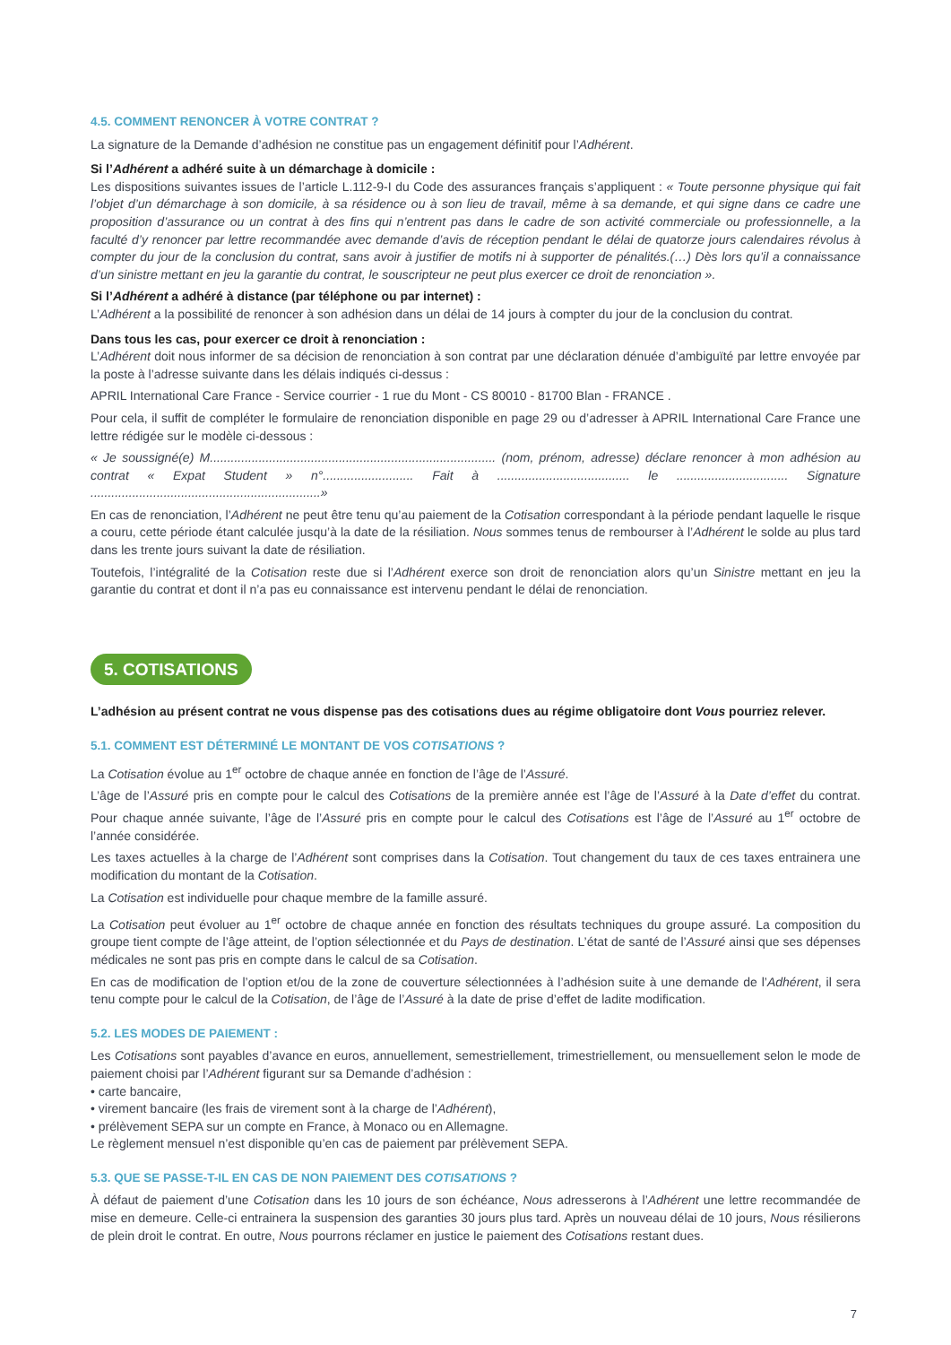4.5. COMMENT RENONCER À VOTRE CONTRAT ?
La signature de la Demande d’adhésion ne constitue pas un engagement définitif pour l’Adhérent.
Si l’Adhérent a adhéré suite à un démarchage à domicile :
Les dispositions suivantes issues de l’article L.112-9-I du Code des assurances français s’appliquent : « Toute personne physique qui fait l’objet d’un démarchage à son domicile, à sa résidence ou à son lieu de travail, même à sa demande, et qui signe dans ce cadre une proposition d’assurance ou un contrat à des fins qui n’entrent pas dans le cadre de son activité commerciale ou professionnelle, a la faculté d’y renoncer par lettre recommandée avec demande d’avis de réception pendant le délai de quatorze jours calendaires révolus à compter du jour de la conclusion du contrat, sans avoir à justifier de motifs ni à supporter de pénalités.(…) Dès lors qu’il a connaissance d’un sinistre mettant en jeu la garantie du contrat, le souscripteur ne peut plus exercer ce droit de renonciation ».
Si l’Adhérent a adhéré à distance (par téléphone ou par internet) :
L’Adhérent a la possibilité de renoncer à son adhésion dans un délai de 14 jours à compter du jour de la conclusion du contrat.
Dans tous les cas, pour exercer ce droit à renonciation :
L’Adhérent doit nous informer de sa décision de renonciation à son contrat par une déclaration dénuée d’ambiguïté par lettre envoyée par la poste à l’adresse suivante dans les délais indiqués ci-dessus :
APRIL International Care France - Service courrier - 1 rue du Mont - CS 80010 - 81700 Blan - FRANCE .
Pour cela, il suffit de compléter le formulaire de renonciation disponible en page 29 ou d’adresser à APRIL International Care France une lettre rédigée sur le modèle ci-dessous :
« Je soussigné(e) M.................................................................................. (nom, prénom, adresse) déclare renoncer à mon adhésion au contrat « Expat Student » n°.......................... Fait à ...................................... le ................................ Signature ..................................................................»
En cas de renonciation, l’Adhérent ne peut être tenu qu’au paiement de la Cotisation correspondant à la période pendant laquelle le risque a couru, cette période étant calculée jusqu’à la date de la résiliation. Nous sommes tenus de rembourser à l’Adhérent le solde au plus tard dans les trente jours suivant la date de résiliation.
Toutefois, l’intégralité de la Cotisation reste due si l’Adhérent exerce son droit de renonciation alors qu’un Sinistre mettant en jeu la garantie du contrat et dont il n’a pas eu connaissance est intervenu pendant le délai de renonciation.
5. COTISATIONS
L’adhésion au présent contrat ne vous dispense pas des cotisations dues au régime obligatoire dont Vous pourriez relever.
5.1. COMMENT EST DÉTERMINÉ LE MONTANT DE VOS COTISATIONS ?
La Cotisation évolue au 1<sup>er</sup> octobre de chaque année en fonction de l’âge de l’Assuré.
L’âge de l’Assuré pris en compte pour le calcul des Cotisations de la première année est l’âge de l’Assuré à la Date d’effet du contrat. Pour chaque année suivante, l’âge de l’Assuré pris en compte pour le calcul des Cotisations est l’âge de l’Assuré au 1<sup>er</sup> octobre de l’année considérée.
Les taxes actuelles à la charge de l’Adhérent sont comprises dans la Cotisation. Tout changement du taux de ces taxes entrainera une modification du montant de la Cotisation.
La Cotisation est individuelle pour chaque membre de la famille assuré.
La Cotisation peut évoluer au 1<sup>er</sup> octobre de chaque année en fonction des résultats techniques du groupe assuré. La composition du groupe tient compte de l’âge atteint, de l’option sélectionnée et du Pays de destination. L’état de santé de l’Assuré ainsi que ses dépenses médicales ne sont pas pris en compte dans le calcul de sa Cotisation.
En cas de modification de l’option et/ou de la zone de couverture sélectionnées à l’adhésion suite à une demande de l’Adhérent, il sera tenu compte pour le calcul de la Cotisation, de l’âge de l’Assuré à la date de prise d’effet de ladite modification.
5.2. LES MODES DE PAIEMENT :
Les Cotisations sont payables d’avance en euros, annuellement, semestriellement, trimestriellement, ou mensuellement selon le mode de paiement choisi par l’Adhérent figurant sur sa Demande d’adhésion :
• carte bancaire,
• virement bancaire (les frais de virement sont à la charge de l’Adhérent),
• prélèvement SEPA sur un compte en France, à Monaco ou en Allemagne.
Le règlement mensuel n’est disponible qu’en cas de paiement par prélèvement SEPA.
5.3. QUE SE PASSE-T-IL EN CAS DE NON PAIEMENT DES COTISATIONS ?
À défaut de paiement d’une Cotisation dans les 10 jours de son échéance, Nous adresserons à l’Adhérent une lettre recommandée de mise en demeure. Celle-ci entrainera la suspension des garanties 30 jours plus tard. Après un nouveau délai de 10 jours, Nous résilierons de plein droit le contrat. En outre, Nous pourrons réclamer en justice le paiement des Cotisations restant dues.
7